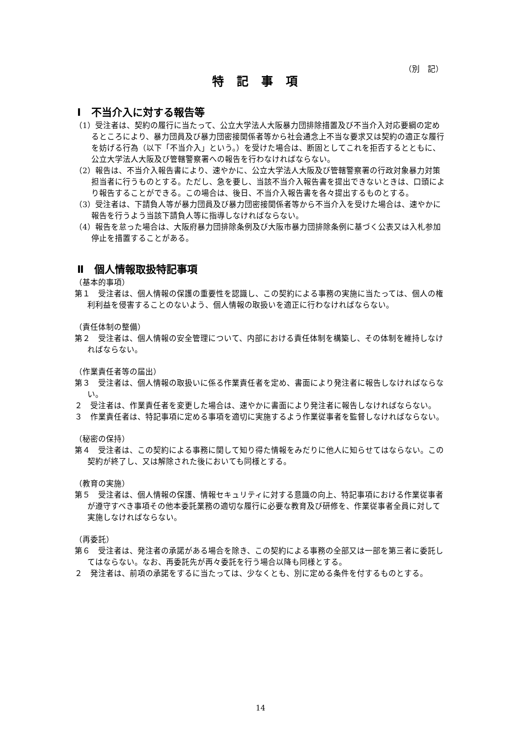（別　記）
特記事項
Ⅰ　不当介入に対する報告等
（1）受注者は、契約の履行に当たって、公立大学法人大阪暴力団排除措置及び不当介入対応要綱の定めるところにより、暴力団員及び暴力団密接関係者等から社会通念上不当な要求又は契約の適正な履行を妨げる行為（以下「不当介入」という。）を受けた場合は、断固としてこれを拒否するとともに、公立大学法人大阪及び管轄警察署への報告を行わなければならない。
（2）報告は、不当介入報告書により、速やかに、公立大学法人大阪及び管轄警察署の行政対象暴力対策担当者に行うものとする。ただし、急を要し、当該不当介入報告書を提出できないときは、口頭により報告することができる。この場合は、後日、不当介入報告書を各々提出するものとする。
（3）受注者は、下請負人等が暴力団員及び暴力団密接関係者等から不当介入を受けた場合は、速やかに報告を行うよう当該下請負人等に指導しなければならない。
（4）報告を怠った場合は、大阪府暴力団排除条例及び大阪市暴力団排除条例に基づく公表又は入札参加停止を措置することがある。
Ⅱ　個人情報取扱特記事項
（基本的事項）
第１　受注者は、個人情報の保護の重要性を認識し、この契約による事務の実施に当たっては、個人の権利利益を侵害することのないよう、個人情報の取扱いを適正に行わなければならない。
（責任体制の整備）
第２　受注者は、個人情報の安全管理について、内部における責任体制を構築し、その体制を維持しなければならない。
（作業責任者等の届出）
第３　受注者は、個人情報の取扱いに係る作業責任者を定め、書面により発注者に報告しなければならない。
２　受注者は、作業責任者を変更した場合は、速やかに書面により発注者に報告しなければならない。
３　作業責任者は、特記事項に定める事項を適切に実施するよう作業従事者を監督しなければならない。
（秘密の保持）
第４　受注者は、この契約による事務に関して知り得た情報をみだりに他人に知らせてはならない。この契約が終了し、又は解除された後においても同様とする。
（教育の実施）
第５　受注者は、個人情報の保護、情報セキュリティに対する意識の向上、特記事項における作業従事者が遵守すべき事項その他本委託業務の適切な履行に必要な教育及び研修を、作業従事者全員に対して実施しなければならない。
（再委託）
第６　受注者は、発注者の承諾がある場合を除き、この契約による事務の全部又は一部を第三者に委託してはならない。なお、再委託先が再々委託を行う場合以降も同様とする。
２　発注者は、前項の承諾をするに当たっては、少なくとも、別に定める条件を付するものとする。
14